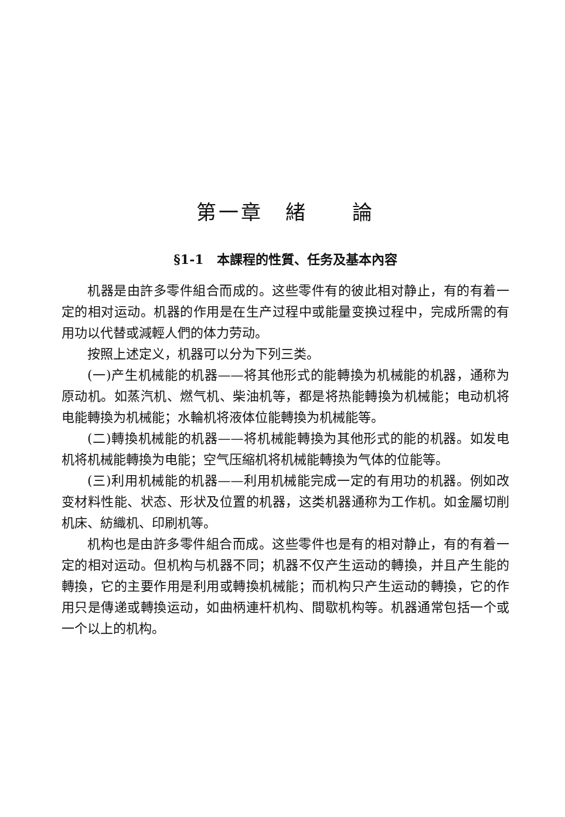第一章　緒　　論
§1-1　本課程的性質、任务及基本內容
机器是由許多零件組合而成的。这些零件有的彼此相对静止，有的有着一定的相对运动。机器的作用是在生产过程中或能量变换过程中，完成所需的有用功以代替或減輕人們的体力劳动。
按照上述定义，机器可以分为下列三类。
(一)产生机械能的机器——将其他形式的能轉換为机械能的机器，通称为原动机。如蒸汽机、燃气机、柴油机等，都是将热能轉換为机械能；电动机将电能轉換为机械能；水輪机将液体位能轉換为机械能等。
(二)轉換机械能的机器——将机械能轉換为其他形式的能的机器。如发电机将机械能轉換为电能；空气压縮机将机械能轉換为气体的位能等。
(三)利用机械能的机器——利用机械能完成一定的有用功的机器。例如改变材料性能、状态、形状及位置的机器，这类机器通称为工作机。如金屬切削机床、紡織机、印刷机等。
机构也是由許多零件組合而成。这些零件也是有的相对静止，有的有着一定的相对运动。但机构与机器不同；机器不仅产生运动的轉換，并且产生能的轉換，它的主要作用是利用或轉換机械能；而机构只产生运动的轉換，它的作用只是傳递或轉換运动，如曲柄連杆机构、間歇机构等。机器通常包括一个或一个以上的机构。